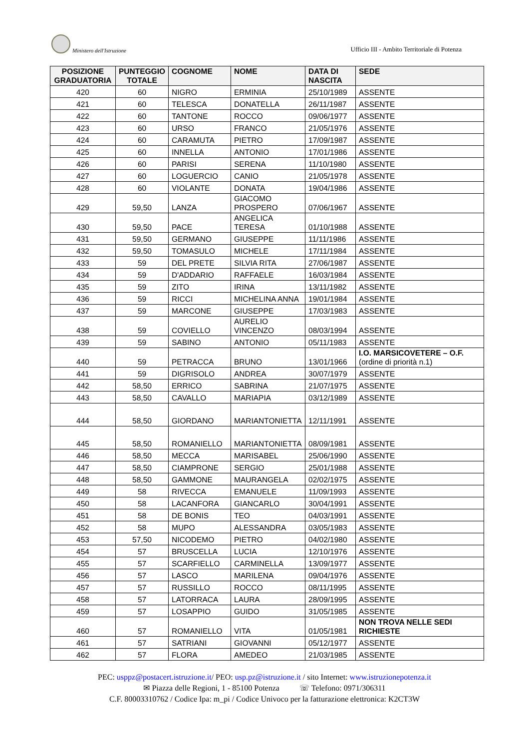Ministero dell'Istruzione
Ufficio III - Ambito Territoriale di Potenza
| POSIZIONE GRADUATORIA | PUNTEGGIO TOTALE | COGNOME | NOME | DATA DI NASCITA | SEDE |
| --- | --- | --- | --- | --- | --- |
| 420 | 60 | NIGRO | ERMINIA | 25/10/1989 | ASSENTE |
| 421 | 60 | TELESCA | DONATELLA | 26/11/1987 | ASSENTE |
| 422 | 60 | TANTONE | ROCCO | 09/06/1977 | ASSENTE |
| 423 | 60 | URSO | FRANCO | 21/05/1976 | ASSENTE |
| 424 | 60 | CARAMUTA | PIETRO | 17/09/1987 | ASSENTE |
| 425 | 60 | INNELLA | ANTONIO | 17/01/1986 | ASSENTE |
| 426 | 60 | PARISI | SERENA | 11/10/1980 | ASSENTE |
| 427 | 60 | LOGUERCIO | CANIO | 21/05/1978 | ASSENTE |
| 428 | 60 | VIOLANTE | DONATA | 19/04/1986 | ASSENTE |
| 429 | 59,50 | LANZA | GIACOMO PROSPERO | 07/06/1967 | ASSENTE |
| 430 | 59,50 | PACE | ANGELICA TERESA | 01/10/1988 | ASSENTE |
| 431 | 59,50 | GERMANO | GIUSEPPE | 11/11/1986 | ASSENTE |
| 432 | 59,50 | TOMASULO | MICHELE | 17/11/1984 | ASSENTE |
| 433 | 59 | DEL PRETE | SILVIA RITA | 27/06/1987 | ASSENTE |
| 434 | 59 | D'ADDARIO | RAFFAELE | 16/03/1984 | ASSENTE |
| 435 | 59 | ZITO | IRINA | 13/11/1982 | ASSENTE |
| 436 | 59 | RICCI | MICHELINA ANNA | 19/01/1984 | ASSENTE |
| 437 | 59 | MARCONE | GIUSEPPE | 17/03/1983 | ASSENTE |
| 438 | 59 | COVIELLO | AURELIO VINCENZO | 08/03/1994 | ASSENTE |
| 439 | 59 | SABINO | ANTONIO | 05/11/1983 | ASSENTE |
| 440 | 59 | PETRACCA | BRUNO | 13/01/1966 | I.O. MARSICOVETERE – O.F. (ordine di priorità n.1) |
| 441 | 59 | DIGRISOLO | ANDREA | 30/07/1979 | ASSENTE |
| 442 | 58,50 | ERRICO | SABRINA | 21/07/1975 | ASSENTE |
| 443 | 58,50 | CAVALLO | MARIAPIA | 03/12/1989 | ASSENTE |
| 444 | 58,50 | GIORDANO | MARIANTONIETTA | 12/11/1991 | ASSENTE |
| 445 | 58,50 | ROMANIELLO | MARIANTONIETTA | 08/09/1981 | ASSENTE |
| 446 | 58,50 | MECCA | MARISABEL | 25/06/1990 | ASSENTE |
| 447 | 58,50 | CIAMPRONE | SERGIO | 25/01/1988 | ASSENTE |
| 448 | 58,50 | GAMMONE | MAURANGELA | 02/02/1975 | ASSENTE |
| 449 | 58 | RIVECCA | EMANUELE | 11/09/1993 | ASSENTE |
| 450 | 58 | LACANFORA | GIANCARLO | 30/04/1991 | ASSENTE |
| 451 | 58 | DE BONIS | TEO | 04/03/1991 | ASSENTE |
| 452 | 58 | MUPO | ALESSANDRA | 03/05/1983 | ASSENTE |
| 453 | 57,50 | NICODEMO | PIETRO | 04/02/1980 | ASSENTE |
| 454 | 57 | BRUSCELLA | LUCIA | 12/10/1976 | ASSENTE |
| 455 | 57 | SCARFIELLO | CARMINELLA | 13/09/1977 | ASSENTE |
| 456 | 57 | LASCO | MARILENA | 09/04/1976 | ASSENTE |
| 457 | 57 | RUSSILLO | ROCCO | 08/11/1995 | ASSENTE |
| 458 | 57 | LATORRACA | LAURA | 28/09/1995 | ASSENTE |
| 459 | 57 | LOSAPPIO | GUIDO | 31/05/1985 | ASSENTE |
| 460 | 57 | ROMANIELLO | VITA | 01/05/1981 | NON TROVA NELLE SEDI RICHIESTE |
| 461 | 57 | SATRIANI | GIOVANNI | 05/12/1977 | ASSENTE |
| 462 | 57 | FLORA | AMEDEO | 21/03/1985 | ASSENTE |
PEC: usppz@postacert.istruzione.it/ PEO: usp.pz@istruzione.it / sito Internet: www.istruzionepotenza.it
✉ Piazza delle Regioni, 1 - 85100 Potenza ☏ Telefono: 0971/306311
C.F. 80003310762 / Codice Ipa: m_pi / Codice Univoco per la fatturazione elettronica: K2CT3W